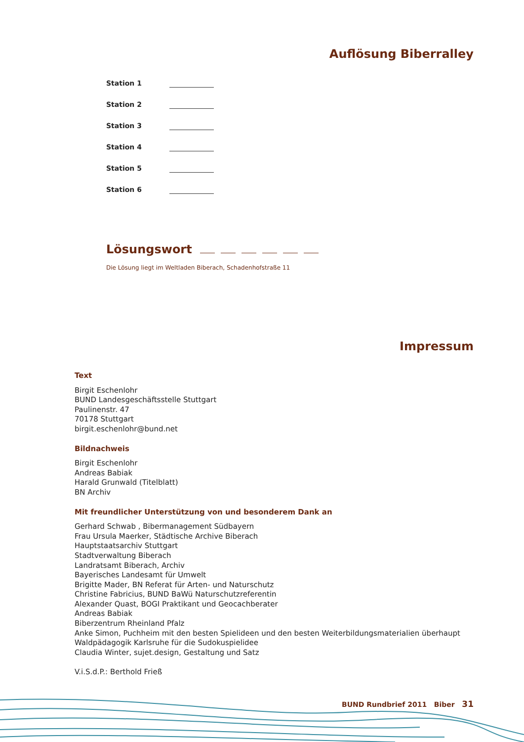Auflösung Biberralley
Station 1
Station 2
Station 3
Station 4
Station 5
Station 6
Lösungswort
Die Lösung liegt im Weltladen Biberach, Schadenhofstraße 11
Impressum
Text
Birgit Eschenlohr
BUND Landesgeschäftsstelle Stuttgart
Paulinenstr. 47
70178 Stuttgart
birgit.eschenlohr@bund.net
Bildnachweis
Birgit Eschenlohr
Andreas Babiak
Harald Grunwald (Titelblatt)
BN Archiv
Mit freundlicher Unterstützung von und besonderem Dank an
Gerhard Schwab , Bibermanagement Südbayern
Frau Ursula Maerker, Städtische Archive Biberach
Hauptstaatsarchiv Stuttgart
Stadtverwaltung Biberach
Landratsamt Biberach, Archiv
Bayerisches Landesamt für Umwelt
Brigitte Mader, BN Referat für Arten- und Naturschutz
Christine Fabricius, BUND BaWü Naturschutzreferentin
Alexander Quast, BOGI Praktikant und Geocachberater
Andreas Babiak
Biberzentrum Rheinland Pfalz
Anke Simon, Puchheim mit den besten Spielideen und den besten Weiterbildungsmaterialien überhaupt
Waldpädagogik Karlsruhe für die Sudokuspielidee
Claudia Winter, sujet.design, Gestaltung und Satz
V.i.S.d.P.: Berthold Frieß
BUND Rundbrief 2011 Biber 31